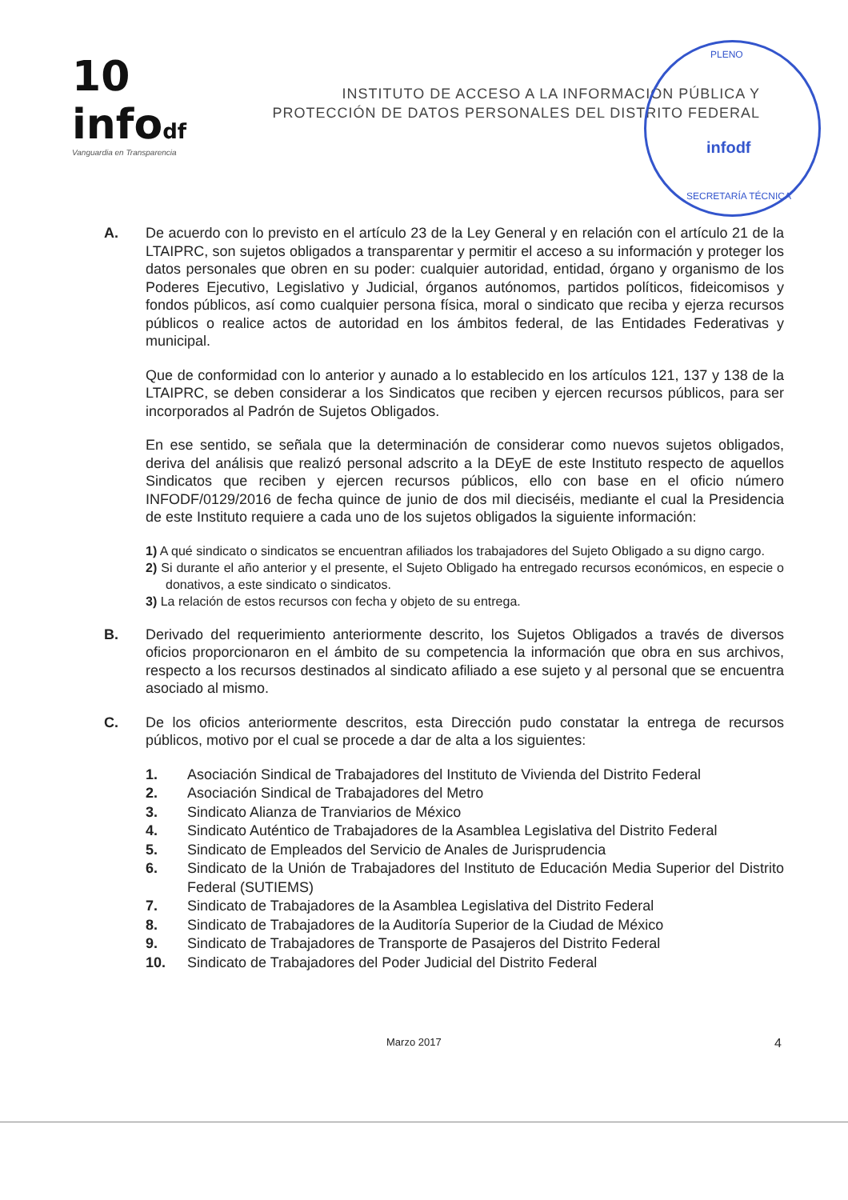10 infodf
Vanguardia en Transparencia
INSTITUTO DE ACCESO A LA INFORMACIÓN PÚBLICA Y
PROTECCIÓN DE DATOS PERSONALES DEL DISTRITO FEDERAL
PLENO
infodf
SECRETARÍA TÉCNICA
A. De acuerdo con lo previsto en el artículo 23 de la Ley General y en relación con el artículo 21 de la LTAIPRC, son sujetos obligados a transparentar y permitir el acceso a su información y proteger los datos personales que obren en su poder: cualquier autoridad, entidad, órgano y organismo de los Poderes Ejecutivo, Legislativo y Judicial, órganos autónomos, partidos políticos, fideicomisos y fondos públicos, así como cualquier persona física, moral o sindicato que reciba y ejerza recursos públicos o realice actos de autoridad en los ámbitos federal, de las Entidades Federativas y municipal.
Que de conformidad con lo anterior y aunado a lo establecido en los artículos 121, 137 y 138 de la LTAIPRC, se deben considerar a los Sindicatos que reciben y ejercen recursos públicos, para ser incorporados al Padrón de Sujetos Obligados.
En ese sentido, se señala que la determinación de considerar como nuevos sujetos obligados, deriva del análisis que realizó personal adscrito a la DEyE de este Instituto respecto de aquellos Sindicatos que reciben y ejercen recursos públicos, ello con base en el oficio número INFODF/0129/2016 de fecha quince de junio de dos mil dieciséis, mediante el cual la Presidencia de este Instituto requiere a cada uno de los sujetos obligados la siguiente información:
1) A qué sindicato o sindicatos se encuentran afiliados los trabajadores del Sujeto Obligado a su digno cargo.
2) Si durante el año anterior y el presente, el Sujeto Obligado ha entregado recursos económicos, en especie o donativos, a este sindicato o sindicatos.
3) La relación de estos recursos con fecha y objeto de su entrega.
B. Derivado del requerimiento anteriormente descrito, los Sujetos Obligados a través de diversos oficios proporcionaron en el ámbito de su competencia la información que obra en sus archivos, respecto a los recursos destinados al sindicato afiliado a ese sujeto y al personal que se encuentra asociado al mismo.
C. De los oficios anteriormente descritos, esta Dirección pudo constatar la entrega de recursos públicos, motivo por el cual se procede a dar de alta a los siguientes:
1. Asociación Sindical de Trabajadores del Instituto de Vivienda del Distrito Federal
2. Asociación Sindical de Trabajadores del Metro
3. Sindicato Alianza de Tranviarios de México
4. Sindicato Auténtico de Trabajadores de la Asamblea Legislativa del Distrito Federal
5. Sindicato de Empleados del Servicio de Anales de Jurisprudencia
6. Sindicato de la Unión de Trabajadores del Instituto de Educación Media Superior del Distrito Federal (SUTIEMS)
7. Sindicato de Trabajadores de la Asamblea Legislativa del Distrito Federal
8. Sindicato de Trabajadores de la Auditoría Superior de la Ciudad de México
9. Sindicato de Trabajadores de Transporte de Pasajeros del Distrito Federal
10. Sindicato de Trabajadores del Poder Judicial del Distrito Federal
Marzo 2017 4